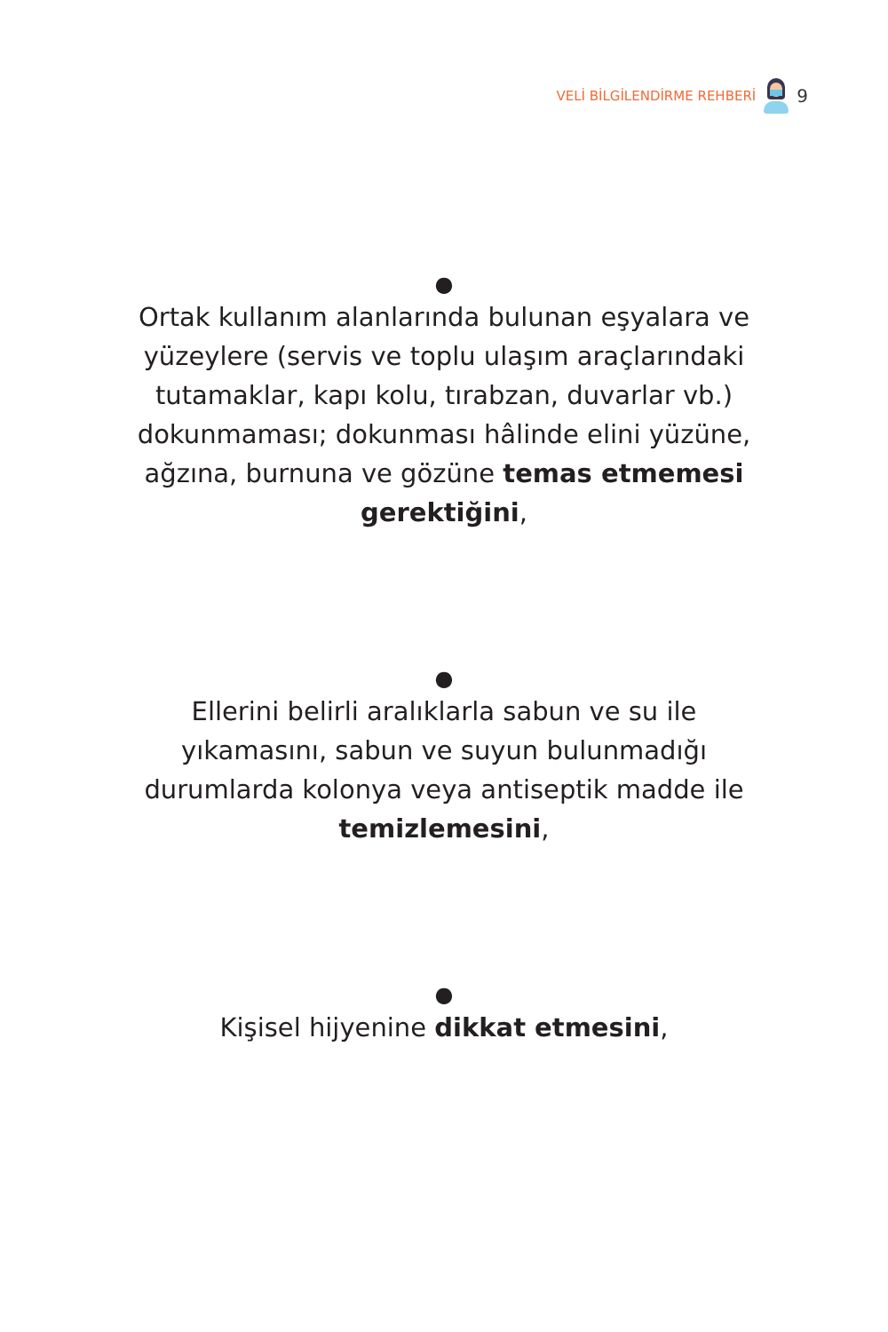VELİ BİLGİLENDİRME REHBERİ
9
●
Ortak kullanım alanlarında bulunan eşyalara ve yüzeylere (servis ve toplu ulaşım araçlarındaki tutamaklar, kapı kolu, tırabzan, duvarlar vb.) dokunmaması; dokunması hâlinde elini yüzüne, ağzına, burnuna ve gözüne temas etmemesi gerektiğini,
●
Ellerini belirli aralıklarla sabun ve su ile yıkamasını, sabun ve suyun bulunmadığı durumlarda kolonya veya antiseptik madde ile temizlemesini,
●
Kişisel hijyenine dikkat etmesini,